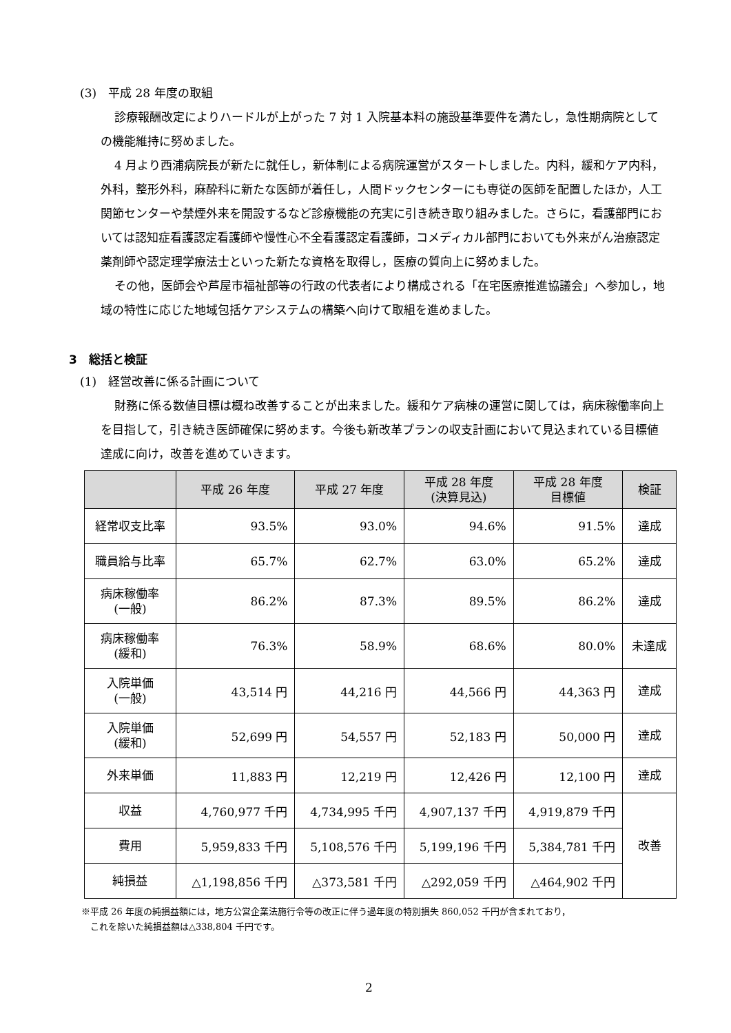(3)　平成 28 年度の取組
診療報酬改定によりハードルが上がった 7 対 1 入院基本料の施設基準要件を満たし，急性期病院としての機能維持に努めました。
4 月より西浦病院長が新たに就任し，新体制による病院運営がスタートしました。内科，緩和ケア内科，外科，整形外科，麻酔科に新たな医師が着任し，人間ドックセンターにも専従の医師を配置したほか，人工関節センターや禁煙外来を開設するなど診療機能の充実に引き続き取り組みました。さらに，看護部門においては認知症看護認定看護師や慢性心不全看護認定看護師，コメディカル部門においても外来がん治療認定薬剤師や認定理学療法士といった新たな資格を取得し，医療の質向上に努めました。
その他，医師会や芦屋市福祉部等の行政の代表者により構成される「在宅医療推進協議会」へ参加し，地域の特性に応じた地域包括ケアシステムの構築へ向けて取組を進めました。
3　総括と検証
(1)　経営改善に係る計画について
財務に係る数値目標は概ね改善することが出来ました。緩和ケア病棟の運営に関しては，病床稼働率向上を目指して，引き続き医師確保に努めます。今後も新改革プランの収支計画において見込まれている目標値達成に向け，改善を進めていきます。
| | 平成 26 年度 | 平成 27 年度 | 平成 28 年度 (決算見込) | 平成 28 年度 目標値 | 検証 |
| --- | --- | --- | --- | --- | --- |
| 経常収支比率 | 93.5% | 93.0% | 94.6% | 91.5% | 達成 |
| 職員給与比率 | 65.7% | 62.7% | 63.0% | 65.2% | 達成 |
| 病床稼働率 (一般) | 86.2% | 87.3% | 89.5% | 86.2% | 達成 |
| 病床稼働率 (緩和) | 76.3% | 58.9% | 68.6% | 80.0% | 未達成 |
| 入院単価 (一般) | 43,514 円 | 44,216 円 | 44,566 円 | 44,363 円 | 達成 |
| 入院単価 (緩和) | 52,699 円 | 54,557 円 | 52,183 円 | 50,000 円 | 達成 |
| 外来単価 | 11,883 円 | 12,219 円 | 12,426 円 | 12,100 円 | 達成 |
| 収益 | 4,760,977 千円 | 4,734,995 千円 | 4,907,137 千円 | 4,919,879 千円 | 改善 |
| 費用 | 5,959,833 千円 | 5,108,576 千円 | 5,199,196 千円 | 5,384,781 千円 | |
| 純損益 | △1,198,856 千円 | △373,581 千円 | △292,059 千円 | △464,902 千円 | |
※平成 26 年度の純損益額には，地方公営企業法施行令等の改正に伴う過年度の特別損失 860,052 千円が含まれており，
　これを除いた純損益額は△338,804 千円です。
2